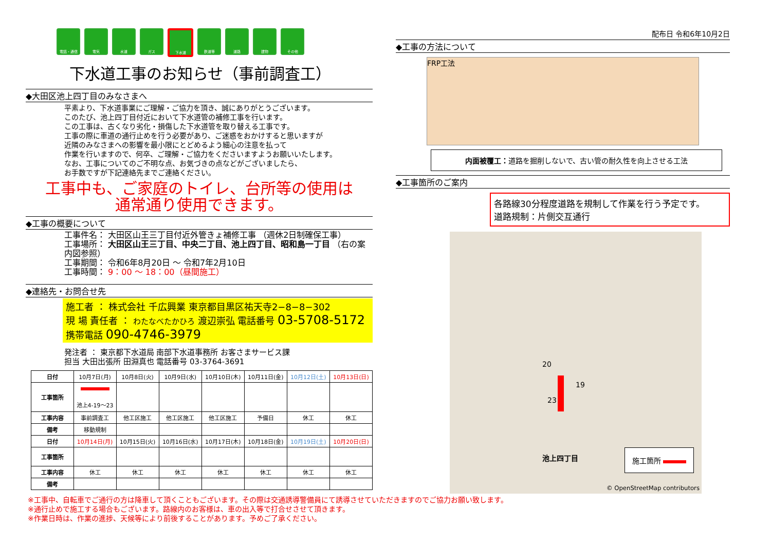電話・通信 電気 水道 ガス 下水道 鉄道等 道路 建物 その他
下水道工事のお知らせ（事前調査工）
◆大田区池上四丁目のみなさまへ
平素より、下水道事業にご理解・ご協力を頂き、誠にありがとうございます。
このたび、池上四丁目付近において下水道管の補修工事を行います。
この工事は、古くなり劣化・損傷した下水道管を取り替える工事です。
工事の際に車道の通行止めを行う必要があり、ご迷惑をおかけすると思いますが
近隣のみなさまへの影響を最小限にとどめるよう細心の注意を払って
作業を行いますので、何卒、ご理解・ご協力をくださいますようお願いいたします。
なお、工事についてのご不明な点、お気づきの点などがございましたら、
お手数ですが下記連絡先までご連絡ください。
工事中も、ご家庭のトイレ、台所等の使用は
通常通り使用できます。
◆工事の概要について
工事件名： 大田区山王三丁目付近外管きょ補修工事 （週休2日制確保工事）
工事場所： 大田区山王三丁目、中央二丁目、池上四丁目、昭和島一丁目 （右の案内図参照）
工事期間： 令和6年8月20日 ～ 令和7年2月10日
工事時間： 9：00 ～ 18：00（昼間施工）
◆連絡先・お問合せ先
施工者 ： 株式会社 千広興業 東京都目黒区祐天寺2−8−8−302
現 場 責任者 ： わたなべたかひろ 渡辺崇弘 電話番号 03-5708-5172
携帯電話 090-4746-3979
発注者 ： 東京都下水道局 南部下水道事務所 お客さまサービス課
担当 大田出張所 田淵真也 電話番号 03-3764-3691
| 日付 | 10月7日(月) | 10月8日(火) | 10月9日(水) | 10月10日(木) | 10月11日(金) | 10月12日(土) | 10月13日(日) |
| 工事箇所 | 池上4-19～23 | | | | | | |
| 工事内容 | 事前調査工 | 他工区施工 | 他工区施工 | 他工区施工 | 予備日 | 休工 | 休工 |
| 備考 | 移動規制 | | | | | | |
| 日付 | 10月14日(月) | 10月15日(火) | 10月16日(水) | 10月17日(木) | 10月18日(金) | 10月19日(土) | 10月20日(日) |
| 工事箇所 | | | | | | | |
| 工事内容 | 休工 | 休工 | 休工 | 休工 | 休工 | 休工 | 休工 |
| 備考 | | | | | | | |
※工事中、自転車でご通行の方は降車して頂くこともございます。その際は交通誘導警備員にて誘導させていただきますのでご協力お願い致します。
※通行止めで施工する場合もございます。路線内のお客様は、車の出入等で打合せさせて頂きます。
※作業日時は、作業の進捗、天候等により前後することがあります。予めご了承ください。
配布日 令和6年10月2日
◆工事の方法について
FRP工法
内面被覆工：道路を掘削しないで、古い管の耐久性を向上させる工法
◆工事箇所のご案内
各路線30分程度道路を規制して作業を行う予定です。
道路規制：片側交互通行
20
19
23
池上四丁目
施工箇所
© OpenStreetMap contributors